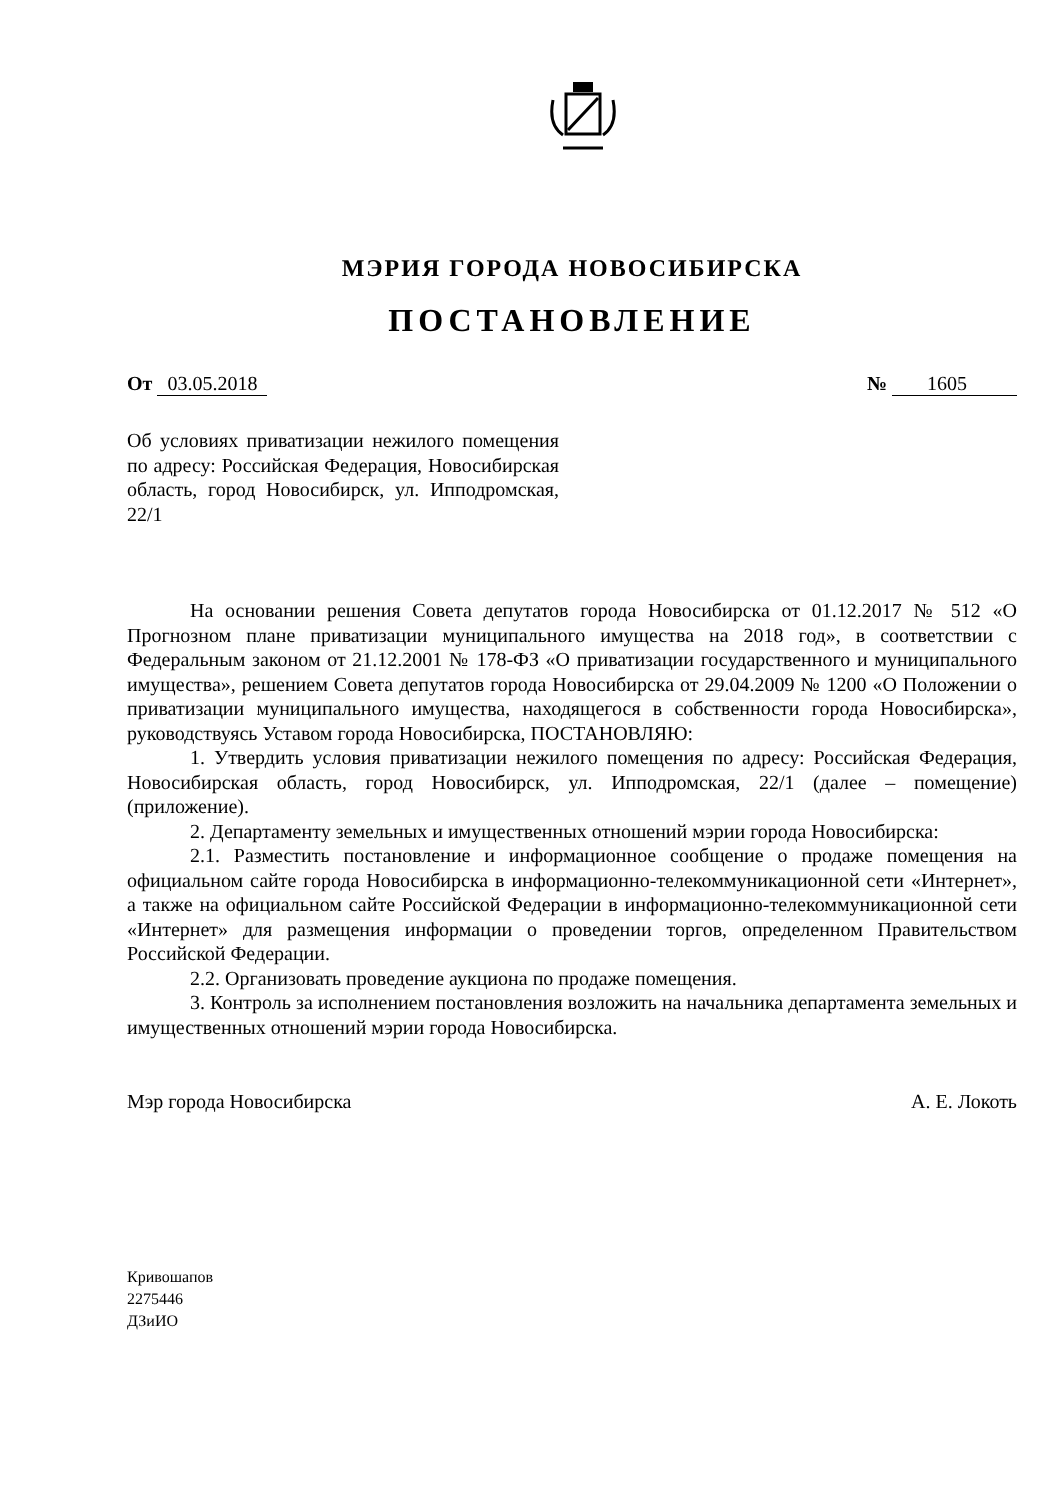МЭРИЯ ГОРОДА НОВОСИБИРСКА
ПОСТАНОВЛЕНИЕ
От 03.05.2018 № 1605
Об условиях приватизации нежилого помещения по адресу: Российская Федерация, Новосибирская область, город Новосибирск, ул. Ипподромская, 22/1
На основании решения Совета депутатов города Новосибирска от 01.12.2017 № 512 «О Прогнозном плане приватизации муниципального имущества на 2018 год», в соответствии с Федеральным законом от 21.12.2001 № 178-ФЗ «О приватизации государственного и муниципального имущества», решением Совета депутатов города Новосибирска от 29.04.2009 № 1200 «О Положении о приватизации муниципального имущества, находящегося в собственности города Новосибирска», руководствуясь Уставом города Новосибирска, ПОСТАНОВЛЯЮ:
1. Утвердить условия приватизации нежилого помещения по адресу: Российская Федерация, Новосибирская область, город Новосибирск, ул. Ипподромская, 22/1 (далее – помещение) (приложение).
2. Департаменту земельных и имущественных отношений мэрии города Новосибирска:
2.1. Разместить постановление и информационное сообщение о продаже помещения на официальном сайте города Новосибирска в информационно-телекоммуникационной сети «Интернет», а также на официальном сайте Российской Федерации в информационно-телекоммуникационной сети «Интернет» для размещения информации о проведении торгов, определенном Правительством Российской Федерации.
2.2. Организовать проведение аукциона по продаже помещения.
3. Контроль за исполнением постановления возложить на начальника департамента земельных и имущественных отношений мэрии города Новосибирска.
Мэр города Новосибирска А. Е. Локоть
Кривошапов
2275446
ДЗиИО